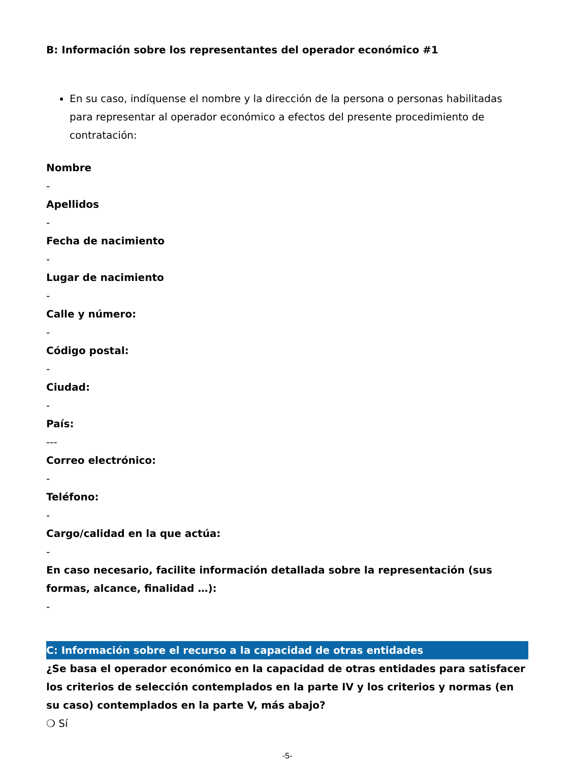B: Información sobre los representantes del operador económico #1
En su caso, indíquense el nombre y la dirección de la persona o personas habilitadas para representar al operador económico a efectos del presente procedimiento de contratación:
Nombre
-
Apellidos
-
Fecha de nacimiento
-
Lugar de nacimiento
-
Calle y número:
-
Código postal:
-
Ciudad:
-
País:
---
Correo electrónico:
-
Teléfono:
-
Cargo/calidad en la que actúa:
-
En caso necesario, facilite información detallada sobre la representación (sus formas, alcance, finalidad …):
-
C: Información sobre el recurso a la capacidad de otras entidades
¿Se basa el operador económico en la capacidad de otras entidades para satisfacer los criterios de selección contemplados en la parte IV y los criterios y normas (en su caso) contemplados en la parte V, más abajo?
❍ Sí
-5-